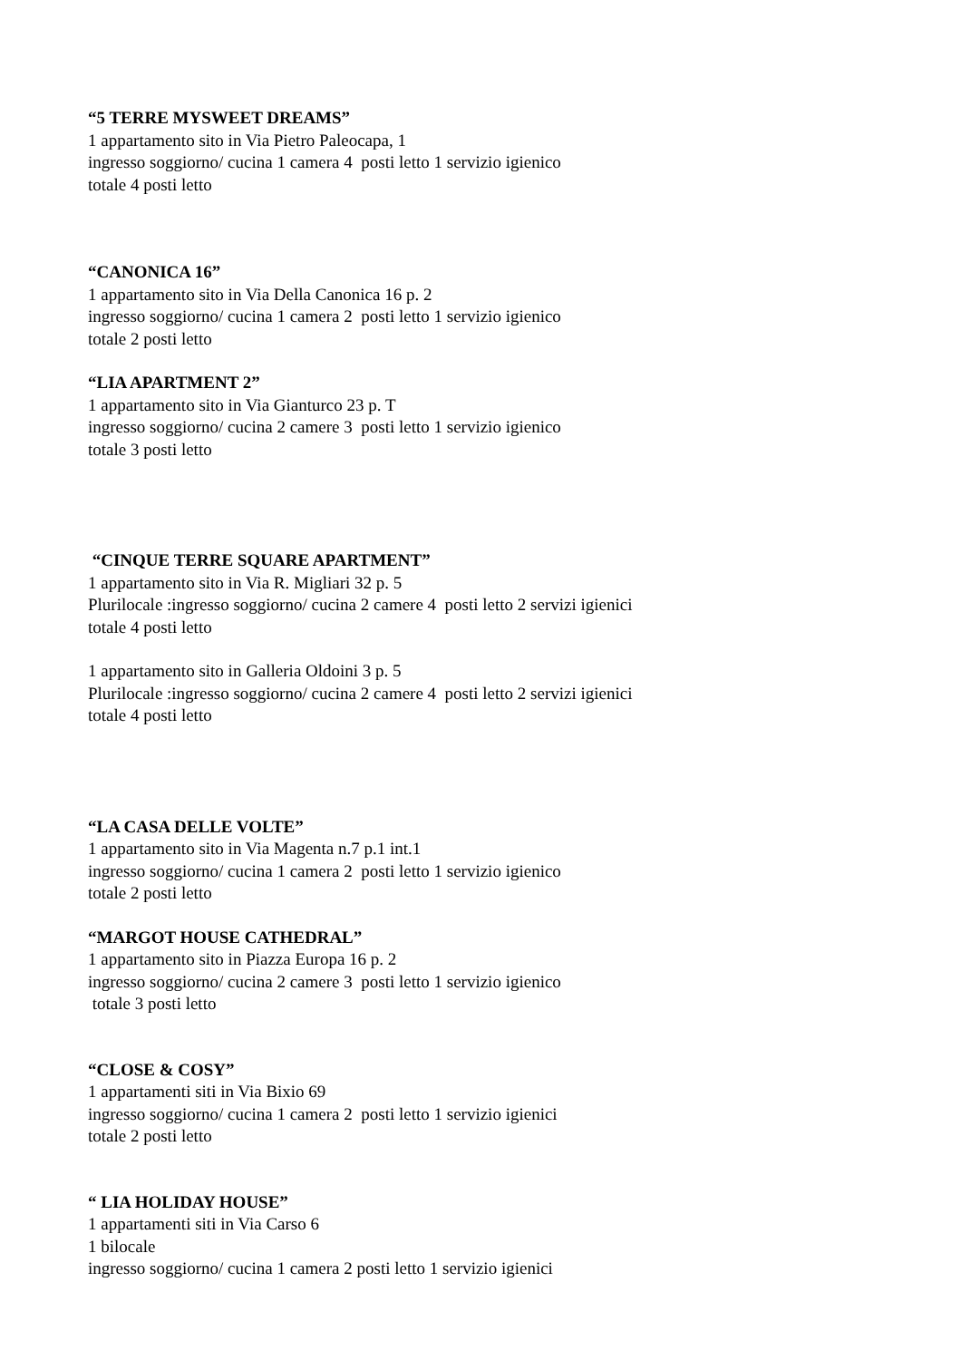“5 TERRE MYSWEET DREAMS”
1 appartamento sito in Via Pietro Paleocapa, 1
ingresso soggiorno/ cucina 1 camera 4 posti letto 1 servizio igienico
totale 4 posti letto
“CANONICA 16”
1 appartamento sito in Via Della Canonica 16 p. 2
ingresso soggiorno/ cucina 1 camera 2 posti letto 1 servizio igienico
totale 2 posti letto
“LIA APARTMENT 2”
1 appartamento sito in Via Gianturco 23 p. T
ingresso soggiorno/ cucina 2 camere 3 posti letto 1 servizio igienico
totale 3 posti letto
“CINQUE TERRE SQUARE APARTMENT”
1 appartamento sito in Via R. Migliari 32 p. 5
Plurilocale :ingresso soggiorno/ cucina 2 camere 4 posti letto 2 servizi igienici
totale 4 posti letto
1 appartamento sito in Galleria Oldoini 3 p. 5
Plurilocale :ingresso soggiorno/ cucina 2 camere 4 posti letto 2 servizi igienici
totale 4 posti letto
“LA CASA DELLE VOLTE”
1 appartamento sito in Via Magenta n.7 p.1 int.1
ingresso soggiorno/ cucina 1 camera 2 posti letto 1 servizio igienico
totale 2 posti letto
“MARGOT HOUSE CATHEDRAL”
1 appartamento sito in Piazza Europa 16 p. 2
ingresso soggiorno/ cucina 2 camere 3 posti letto 1 servizio igienico
totale 3 posti letto
“CLOSE & COSY”
1 appartamenti siti in Via Bixio 69
ingresso soggiorno/ cucina 1 camera 2 posti letto 1 servizio igienici
totale 2 posti letto
“ LIA HOLIDAY HOUSE”
1 appartamenti siti in Via Carso 6
1 bilocale
ingresso soggiorno/ cucina 1 camera 2 posti letto 1 servizio igienici